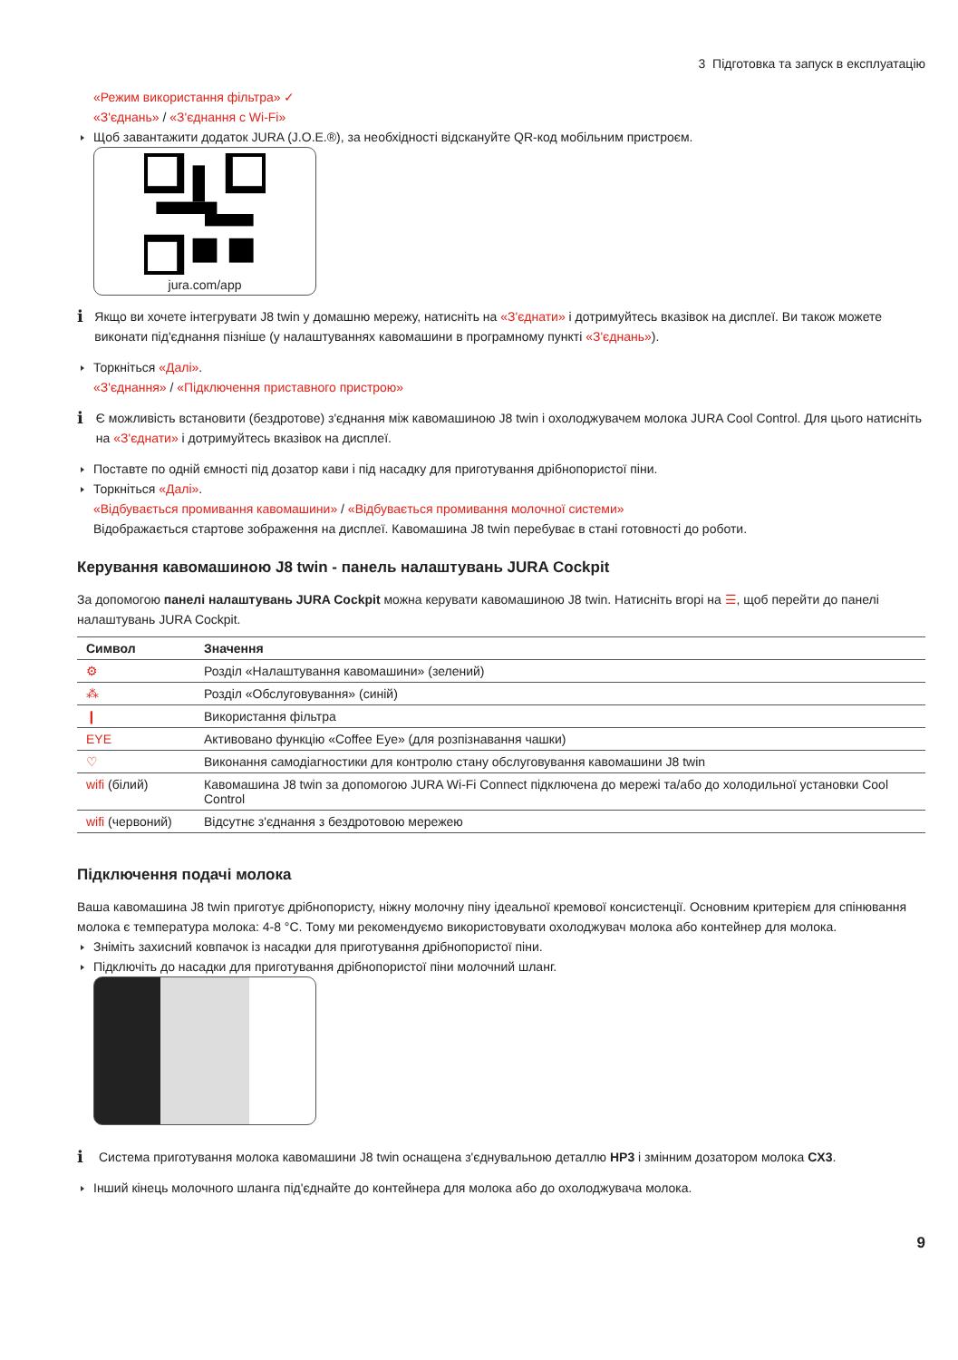3 Підготовка та запуск в експлуатацію
«Режим використання фільтра» ✓
«З'єднань» / «З'єднання с Wi-Fi»
Щоб завантажити додаток JURA (J.O.E.®), за необхідності відскануйте QR-код мобільним пристроєм.
jura.com/app
i
Якщо ви хочете інтегрувати J8 twin у домашню мережу, натисніть на «З'єднати» і дотримуйтесь вказівок на дисплеї. Ви також можете виконати під'єднання пізніше (у налаштуваннях кавомашини в програмному пункті «З'єднань»).
Торкніться «Далі».
«З'єднання» / «Підключення приставного пристрою»
i
Є можливість встановити (бездротове) з'єднання між кавомашиною J8 twin і охолоджувачем молока JURA Cool Control. Для цього натисніть на «З'єднати» і дотримуйтесь вказівок на дисплеї.
Поставте по одній ємності під дозатор кави і під насадку для приготування дрібнопористої піни.
Торкніться «Далі».
«Відбувається промивання кавомашини» / «Відбувається промивання молочної системи»
Відображається стартове зображення на дисплеї. Кавомашина J8 twin перебуває в стані готовності до роботи.
Керування кавомашиною J8 twin - панель налаштувань JURA Cockpit
За допомогою панелі налаштувань JURA Cockpit можна керувати кавомашиною J8 twin. Натисніть вгорі на ☰, щоб перейти до панелі налаштувань JURA Cockpit.
| Символ | Значення |
| --- | --- |
| ⚙ | Розділ «Налаштування кавомашини» (зелений) |
| ⁂ | Розділ «Обслуговування» (синій) |
| ❙ | Використання фільтра |
| EYE | Активовано функцію «Coffee Eye» (для розпізнавання чашки) |
| ♡ | Виконання самодіагностики для контролю стану обслуговування кавомашини J8 twin |
| wifi (білий) | Кавомашина J8 twin за допомогою JURA Wi-Fi Connect підключена до мережі та/або до холодильної установки Cool Control |
| wifi (червоний) | Відсутнє з'єднання з бездротовою мережею |
Підключення подачі молока
Ваша кавомашина J8 twin приготує дрібнопористу, ніжну молочну піну ідеальної кремової консистенції. Основним критерієм для спінювання молока є температура молока: 4-8 °C. Тому ми рекомендуємо використовувати охолоджувач молока або контейнер для молока.
Зніміть захисний ковпачок із насадки для приготування дрібнопористої піни.
Підключіть до насадки для приготування дрібнопористої піни молочний шланг.
i
Система приготування молока кавомашини J8 twin оснащена з'єднувальною деталлю HP3 і змінним дозатором молока CX3.
Інший кінець молочного шланга під'єднайте до контейнера для молока або до охолоджувача молока.
9